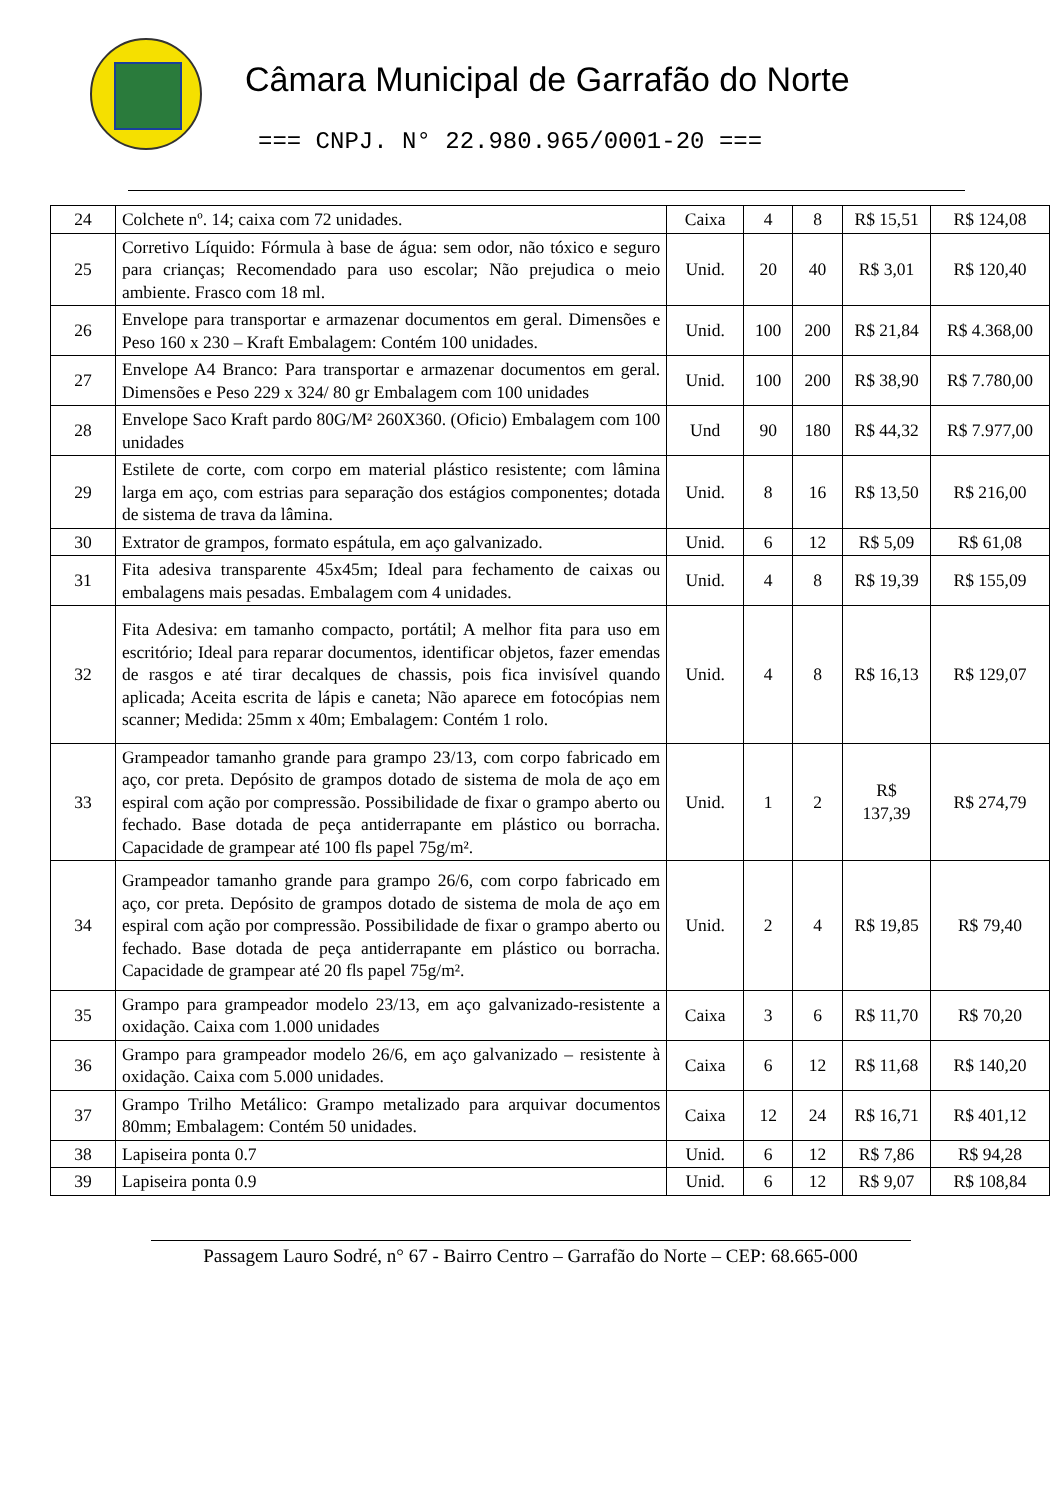Câmara Municipal de Garrafão do Norte
=== CNPJ. N° 22.980.965/0001-20 ===
| 24 | Colchete nº. 14; caixa com 72 unidades. | Caixa | 4 | 8 | R$ 15,51 | R$ 124,08 |
| 25 | Corretivo Líquido: Fórmula à base de água: sem odor, não tóxico e seguro para crianças; Recomendado para uso escolar; Não prejudica o meio ambiente. Frasco com 18 ml. | Unid. | 20 | 40 | R$ 3,01 | R$ 120,40 |
| 26 | Envelope para transportar e armazenar documentos em geral. Dimensões e Peso 160 x 230 – Kraft Embalagem: Contém 100 unidades. | Unid. | 100 | 200 | R$ 21,84 | R$ 4.368,00 |
| 27 | Envelope A4 Branco: Para transportar e armazenar documentos em geral. Dimensões e Peso 229 x 324/ 80 gr Embalagem com 100 unidades | Unid. | 100 | 200 | R$ 38,90 | R$ 7.780,00 |
| 28 | Envelope Saco Kraft pardo 80G/M² 260X360. (Oficio) Embalagem com 100 unidades | Und | 90 | 180 | R$ 44,32 | R$ 7.977,00 |
| 29 | Estilete de corte, com corpo em material plástico resistente; com lâmina larga em aço, com estrias para separação dos estágios componentes; dotada de sistema de trava da lâmina. | Unid. | 8 | 16 | R$ 13,50 | R$ 216,00 |
| 30 | Extrator de grampos, formato espátula, em aço galvanizado. | Unid. | 6 | 12 | R$ 5,09 | R$ 61,08 |
| 31 | Fita adesiva transparente 45x45m; Ideal para fechamento de caixas ou embalagens mais pesadas. Embalagem com 4 unidades. | Unid. | 4 | 8 | R$ 19,39 | R$ 155,09 |
| 32 | Fita Adesiva: em tamanho compacto, portátil; A melhor fita para uso em escritório; Ideal para reparar documentos, identificar objetos, fazer emendas de rasgos e até tirar decalques de chassis, pois fica invisível quando aplicada; Aceita escrita de lápis e caneta; Não aparece em fotocópias nem scanner; Medida: 25mm x 40m; Embalagem: Contém 1 rolo. | Unid. | 4 | 8 | R$ 16,13 | R$ 129,07 |
| 33 | Grampeador tamanho grande para grampo 23/13, com corpo fabricado em aço, cor preta. Depósito de grampos dotado de sistema de mola de aço em espiral com ação por compressão. Possibilidade de fixar o grampo aberto ou fechado. Base dotada de peça antiderrapante em plástico ou borracha. Capacidade de grampear até 100 fls papel 75g/m². | Unid. | 1 | 2 | R$ 137,39 | R$ 274,79 |
| 34 | Grampeador tamanho grande para grampo 26/6, com corpo fabricado em aço, cor preta. Depósito de grampos dotado de sistema de mola de aço em espiral com ação por compressão. Possibilidade de fixar o grampo aberto ou fechado. Base dotada de peça antiderrapante em plástico ou borracha. Capacidade de grampear até 20 fls papel 75g/m². | Unid. | 2 | 4 | R$ 19,85 | R$ 79,40 |
| 35 | Grampo para grampeador modelo 23/13, em aço galvanizado-resistente a oxidação. Caixa com 1.000 unidades | Caixa | 3 | 6 | R$ 11,70 | R$ 70,20 |
| 36 | Grampo para grampeador modelo 26/6, em aço galvanizado – resistente à oxidação. Caixa com 5.000 unidades. | Caixa | 6 | 12 | R$ 11,68 | R$ 140,20 |
| 37 | Grampo Trilho Metálico: Grampo metalizado para arquivar documentos 80mm; Embalagem: Contém 50 unidades. | Caixa | 12 | 24 | R$ 16,71 | R$ 401,12 |
| 38 | Lapiseira ponta 0.7 | Unid. | 6 | 12 | R$ 7,86 | R$ 94,28 |
| 39 | Lapiseira ponta 0.9 | Unid. | 6 | 12 | R$ 9,07 | R$ 108,84 |
Passagem Lauro Sodré, n° 67 - Bairro Centro – Garrafão do Norte – CEP: 68.665-000